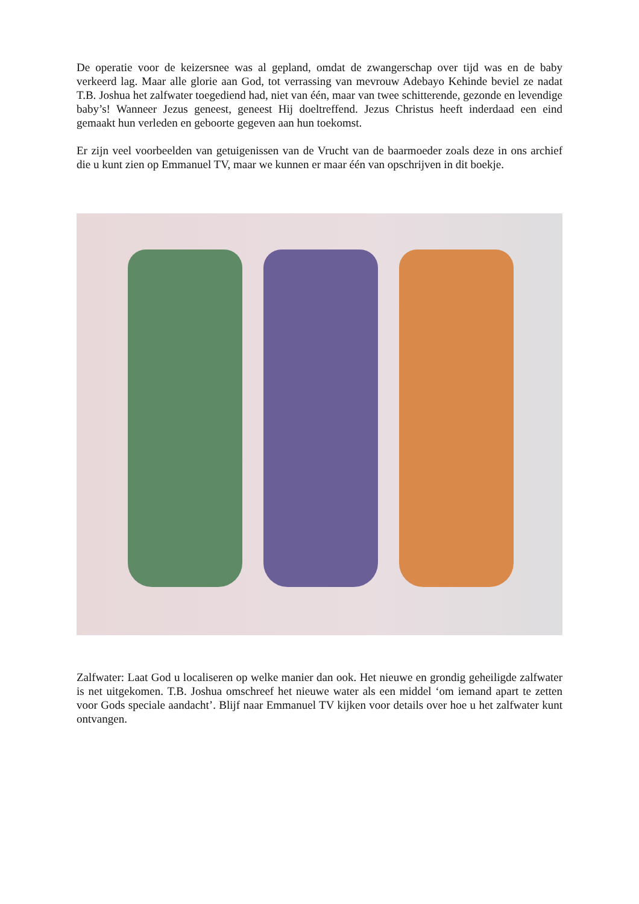De operatie voor de keizersnee was al gepland, omdat de zwangerschap over tijd was en de baby verkeerd lag. Maar alle glorie aan God, tot verrassing van mevrouw Adebayo Kehinde beviel ze nadat T.B. Joshua het zalfwater toegediend had, niet van één, maar van twee schitterende, gezonde en levendige baby’s! Wanneer Jezus geneest, geneest Hij doeltreffend. Jezus Christus heeft inderdaad een eind gemaakt hun verleden en geboorte gegeven aan hun toekomst.
Er zijn veel voorbeelden van getuigenissen van de Vrucht van de baarmoeder zoals deze in ons archief die u kunt zien op Emmanuel TV, maar we kunnen er maar één van opschrijven in dit boekje.
Zalfwater: Laat God u localiseren op welke manier dan ook. Het nieuwe en grondig geheiligde zalfwater is net uitgekomen. T.B. Joshua omschreef het nieuwe water als een middel ‘om iemand apart te zetten voor Gods speciale aandacht’. Blijf naar Emmanuel TV kijken voor details over hoe u het zalfwater kunt ontvangen.